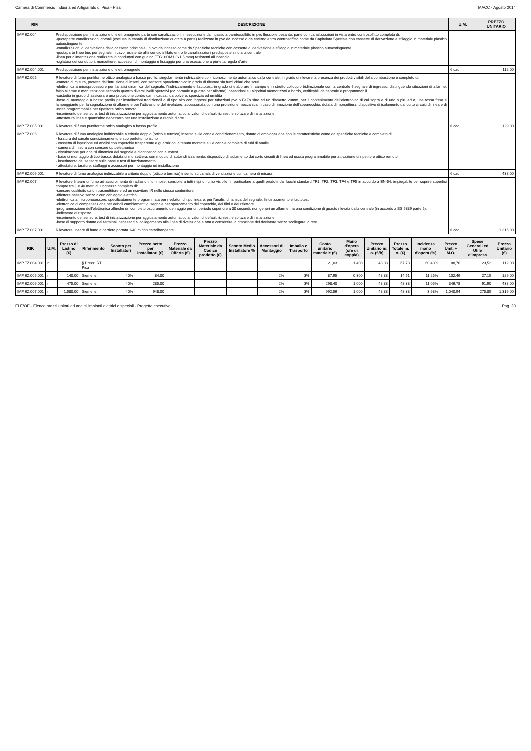Camera di Commercio Indusria ed Artigianato di Pisa - Pisa MACC - Agosto 2014
| RIF. | DESCRIZIONE | U.M. | PREZZO UNITARIO |
| --- | --- | --- | --- |
| IMP.EZ.004 | Predisposizione per installazione di elettromagnete parte con canalizzazioni in esecuzione da incasso a parete/soffitto in pvc flessibile pesante, parte con canalizzazioni in vista entro controsoffitto completa di: -quotaparte canalizzazioni dorsali (esclusa la canala di distribuzione quotata a parte) realizzate in pvc da incasso o da esterno entro controsoffitto come da Capitolato Speciale con cassette di derivazione e sfilaggio in materiale plastico autoestinguente -canalizzazioni di derivazione dalla cassetta principale, in pvc da incasso come da Specifiche tecniche con cassette di derivazione e sfilaggio in materiale plastico autoestinguente -quotaparte linee bus per segnale in cavo resistente all'incendio infilato entro le canalizzazioni predisposte sino alla centrale -linea per alimentazione realizzata in conduttori con guaina FTG10OM1 3x1.5 mmq resistenti all'incendio -siglatura dei conduttori, morsettiere, accessori di montaggio e fissaggio per una esecuzione a perfetta regola d'arte | | |
| IMP.EZ.004.001 | Predisposizione per installazione di elettromagnete | € cad | 112,00 |
| IMP.EZ.005 | Rilevatore di fumo puntiforme ottico analogico a basso profilo, singolarmente indirizzabile con riconoscimento automatico dalla centrale, in grado di rilevare la presenza dei prodotti visibili della combustione e completo di: -camera di misura, protetta dall'intrusione di insetti, con sensore optoelettronico in grado di rilevare sia fumi chiari che scuri -elettronica a microprocessore per l'analisi dinamica del segnale, l'indirizzamento e l'autotest, in grado di elaborare in campo e in stretto colloquio bidirezionale con la centrale il segnale di ingresso, distinguendo situazioni di allarme, falso allarme e manutenzione secondo quattro diversi livelli operativi (da normale a guasto per allarme), basandosi su algoritmi memorizzati a bordo, verificabili da centrale e programmabili -custodia in grado di assicurare una protezione contro danni causati da polvere, sporcizia ed umidità -base di montaggio a basso profilo per installazioni tradizionali o di tipo alto con ingressi per tubazioni pvc o FeZn sino ad un diametro 20mm, per il contenimento dell'elettronica di cui sopra e di uno o più led a luce rossa fissa e lampeggiante per la segnalazione di allarme e per l'attivazione del rivelatore, accessoriata con una protezione meccanica in caso di rimozione dell'apparecchio, dotata di morsettiera, dispositivo di isolamento dai corto circuiti di linea e di uscita programmabile per ripetitore ottico remoto -inserimento del sensore, test di inizializzazione per aggiustamento automatico ai valori di default richiesti e software di installazione -attestatura linea e quant'altro necessaro per una installazione a regola d'arte. | | |
| IMP.EZ.005.001 | Rilevatore di fumo puntiforme ottico analogico a basso profilo | € cad | 129,00 |
| IMP.EZ.006 | Rilevatore di fumo analogico indirizzabile a criterio doppio (ottico e termico) inserito sulle canale condizionamento, dotato di omologazione con le caratteristiche come da specifiche tecniche e completo di: - foratura del canale condizionamento e suo perfetto ripristino - cassetta di ispezione ed analisi con coperchio trasparente e guarnizioni a tenuta montate sulle canale completa di tubi di analisi; - camera di misura con sensore optoelettronico - circuitazione per analisi dinamica del segnale e diagnostica con autotest - base di montaggio di tipo basso, dotata di morsettiera, con modulo di autoindirizzamento, dispositivo di isolamento dai corto circuiti di linea ed uscita programmabile per attivazione di ripetitore ottico remoto - inserimento del sensore sulla base e test di funzionamento - attestature, tarature, staffaggi e accessori per montaggio ed installazione | | |
| IMP.EZ.006.001 | Rilevatore di fumo analogico indirizzabile a criterio doppio (ottico e termico) inserito su canala di ventilazione con camera di misura | € cad | 438,00 |
| IMP.EZ.007 | Rilevatore lineare di fumo ad assorbimento di radiazioni luminose, sensibile a tutti i tipi di fumo visibile, in particolare a quelli prodotti dai fuochi standard TF1, TF2, TF3, TF4 e TF5 in accordo a EN-54, impiegabile per coprire superfici compre tra 1 e 40 metri di lunghezza completo di: -sensore costituito da un trasmettitore e ed un ricevitore IR nello stesso contenitore -riflettore passivo senza alcun cablaggio elettrico -elettronica a microprocessore, specificatamente programmata per rivelatori di tipo lineare, per l'analisi dinamica del segnale, l'indirizzamento e l'autotest -elettronica di compensazione per deboli cambiamenti di segnale per sporcamento del coperchio, dei filtri o del riflettore -programmazione dell'elettronica affinchè un completo oscuramento del raggio per un periodo superiore a 30 secondi, non generi un allarme ma una condizione di guasto rilevata dalla centrale (in accordo a BS 5839 parte 5). -indicatore di risposta -inserimento del sensore, test di inizializzazione per aggiustamento automatico ai valori di default richiesti e software di installazione -base di supporto dotata dei terminali necessari al collegamento alla linea di rivelazione e atta a consentire la rimozione del rivelatore senza scollegare la rete | | |
| IMP.EZ.007.001 | Rilevatore lineare di fumo a barriera portata 1/40 m con catarifrangente | € cad | 1.316,00 |
| RIF. | U.M. | Prezzo di Listino (€) | Riferimento | Sconto per Installatori | Prezzo netto per Installatori (€) | Prezzo Materiale da Offerta (€) | Prezzo Materiale da Codice prodotto (€) | Sconto Medio Installatore % | Accessori di Montaggio | Imballo e Trasporto | Costo unitario materiale (€) | Mano d'opera (ore di coppia) | Prezzo Unitario m. o. (€/h) | Prezzo Totale m. o. (€) | Incidenza mano d'opera (%) | Prezzo Unit. + M.O. | Spese Generali ed Utile d'Impresa | Prezzo Unitario (€) |
| --- | --- | --- | --- | --- | --- | --- | --- | --- | --- | --- | --- | --- | --- | --- | --- | --- | --- | --- |
| IMP.EZ.004.001 | n | | § Prezz. RT Pisa | | | | | | | | 21,03 | 1,400 | 48,38 | 67,73 | 60,48% | 88,76 | 23,52 | 112,00 |
| IMP.EZ.005.001 | n | 140,00 | Siemens | 40% | 84,00 | | | | 2% | 3% | 87,95 | 0,300 | 48,38 | 14,51 | 11,25% | 102,46 | 27,15 | 129,00 |
| IMP.EZ.006.001 | n | 475,00 | Siemens | 40% | 285,00 | | | | 2% | 3% | 298,40 | 1,000 | 48,38 | 48,38 | 11,05% | 346,78 | 91,90 | 438,00 |
| IMP.EZ.007.001 | n | 1.580,00 | Siemens | 40% | 948,00 | | | | 2% | 3% | 992,56 | 1,000 | 48,38 | 48,38 | 3,68% | 1.040,94 | 275,85 | 1.316,00 |
ELE/OE - Elenco prezzi unitari ed analisi impianti elettrici e speciali - Progetto esecutivo Pag. 20